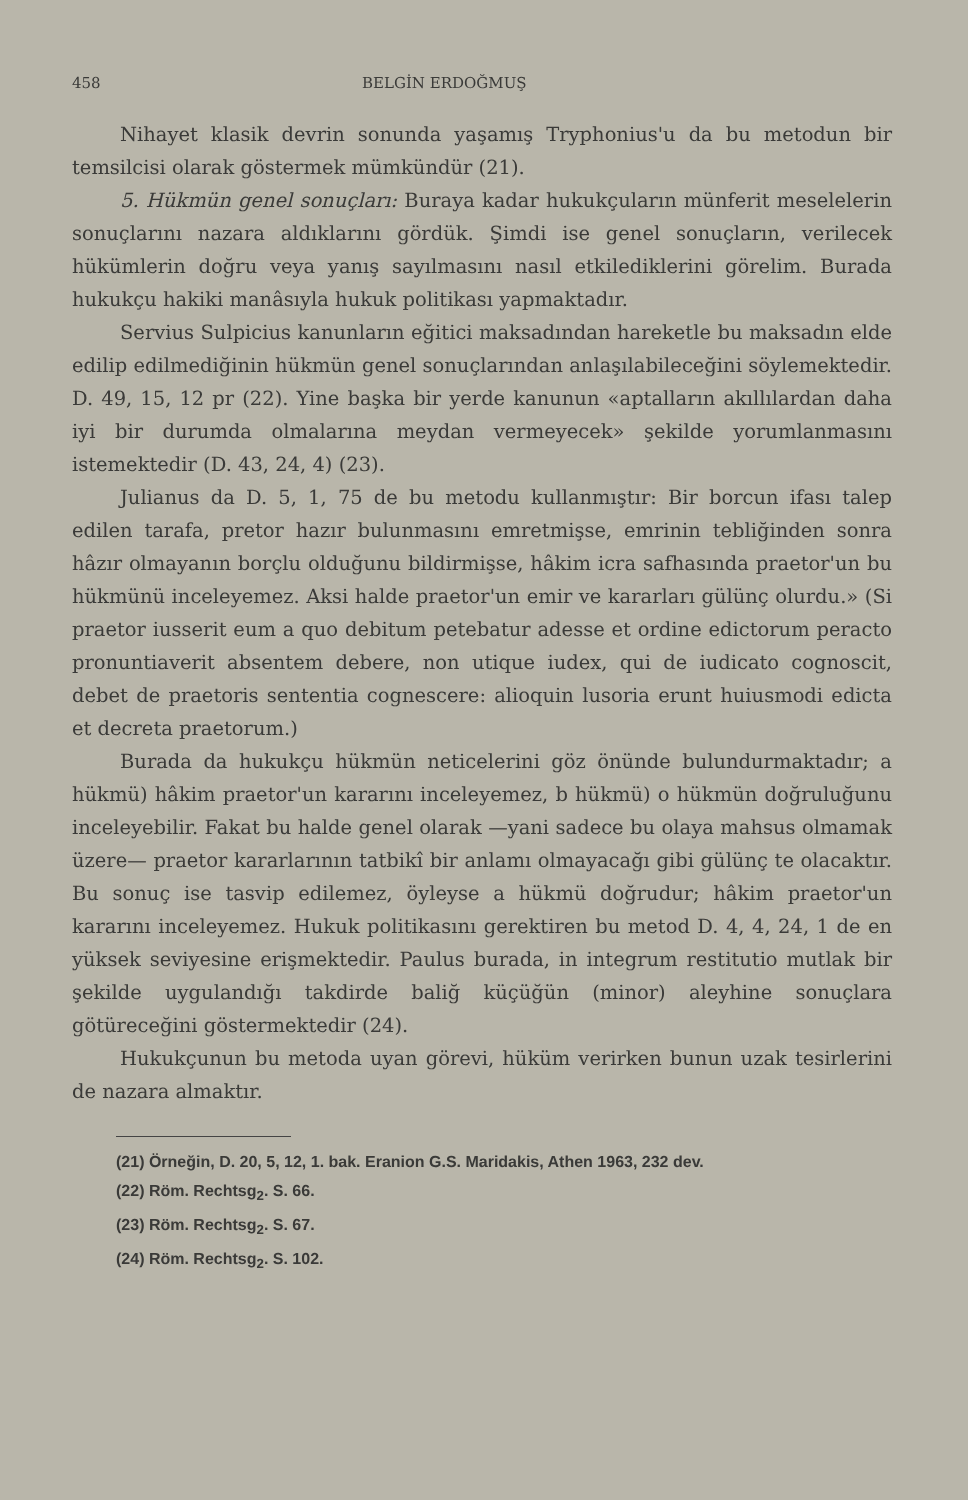458 BELGİN ERDOĞMUŞ
Nihayet klasik devrin sonunda yaşamış Tryphonius'u da bu metodun bir temsilcisi olarak göstermek mümkündür (21).
5. Hükmün genel sonuçları: Buraya kadar hukukçuların münferit meselelerin sonuçlarını nazara aldıklarını gördük. Şimdi ise genel sonuçların, verilecek hükümlerin doğru veya yanış sayılmasını nasıl etkilediklerini görelim. Burada hukukçu hakiki manâsıyla hukuk politikası yapmaktadır.
Servius Sulpicius kanunların eğitici maksadından hareketle bu maksadın elde edilip edilmediğinin hükmün genel sonuçlarından anlaşılabileceğini söylemektedir. D. 49, 15, 12 pr (22). Yine başka bir yerde kanunun «aptalların akıllılardan daha iyi bir durumda olmalarına meydan vermeyecek» şekilde yorumlanmasını istemektedir (D. 43, 24, 4) (23).
Julianus da D. 5, 1, 75 de bu metodu kullanmıştır: Bir borcun ifası talep edilen tarafa, pretor hazır bulunmasını emretmişse, emrinin tebliğinden sonra hâzır olmayanın borçlu olduğunu bildirmişse, hâkim icra safhasında praetor'un bu hükmünü inceleyemez. Aksi halde praetor'un emir ve kararları gülünç olurdu.» (Si praetor iusserit eum a quo debitum petebatur adesse et ordine edictorum peracto pronuntiaverit absentem debere, non utique iudex, qui de iudicato cognoscit, debet de praetoris sententia cognescere: alioquin lusoria erunt huiusmodi edicta et decreta praetorum.)
Burada da hukukçu hükmün neticelerini göz önünde bulundurmaktadır; a hükmü) hâkim praetor'un kararını inceleyemez, b hükmü) o hükmün doğruluğunu inceleyebilir. Fakat bu halde genel olarak —yani sadece bu olaya mahsus olmamak üzere— praetor kararlarının tatbikî bir anlamı olmayacağı gibi gülünç te olacaktır. Bu sonuç ise tasvip edilemez, öyleyse a hükmü doğrudur; hâkim praetor'un kararını inceleyemez. Hukuk politikasını gerektiren bu metod D. 4, 4, 24, 1 de en yüksek seviyesine erişmektedir. Paulus burada, in integrum restitutio mutlak bir şekilde uygulandığı takdirde baliğ küçüğün (minor) aleyhine sonuçlara götüreceğini göstermektedir (24).
Hukukçunun bu metoda uyan görevi, hüküm verirken bunun uzak tesirlerini de nazara almaktır.
(21) Örneğin, D. 20, 5, 12, 1. bak. Eranion G.S. Maridakis, Athen 1963, 232 dev.
(22) Röm. Rechtsg<sub>2</sub>. S. 66.
(23) Röm. Rechtsg<sub>2</sub>. S. 67.
(24) Röm. Rechtsg<sub>2</sub>. S. 102.